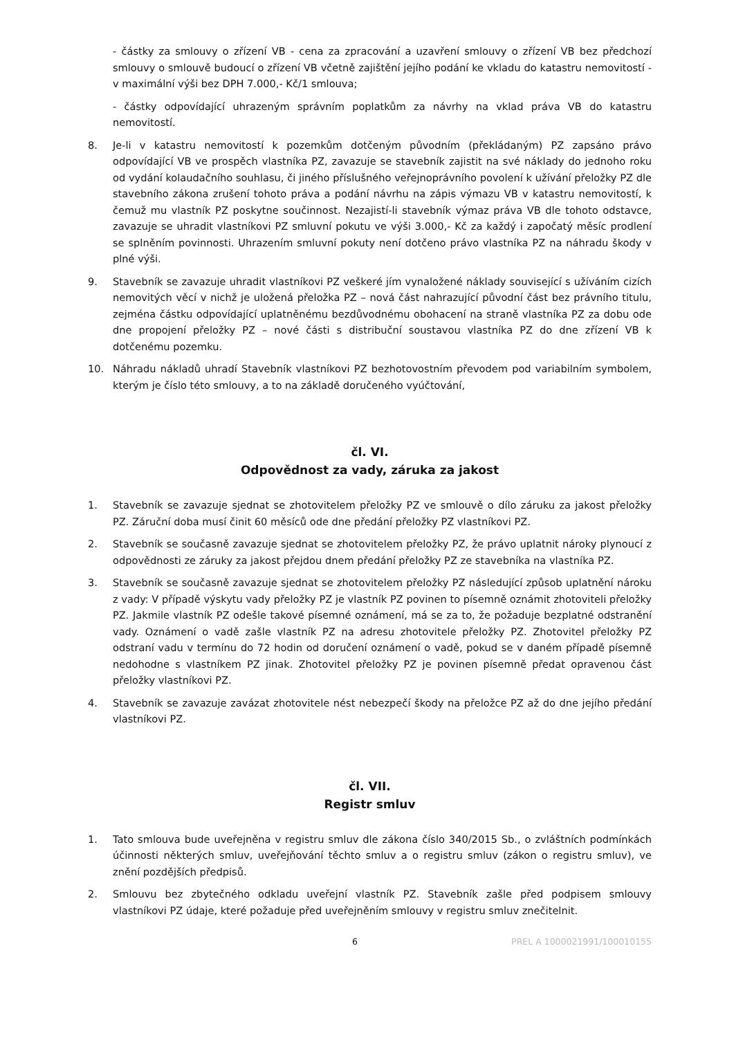- částky za smlouvy o zřízení VB - cena za zpracování a uzavření smlouvy o zřízení VB bez předchozí smlouvy o smlouvě budoucí o zřízení VB včetně zajištění jejího podání ke vkladu do katastru nemovitostí - v maximální výši bez DPH 7.000,- Kč/1 smlouva;
- částky odpovídající uhrazeným správním poplatkům za návrhy na vklad práva VB do katastru nemovitostí.
8. Je-li v katastru nemovitostí k pozemkům dotčeným původním (překládaným) PZ zapsáno právo odpovídající VB ve prospěch vlastníka PZ, zavazuje se stavebník zajistit na své náklady do jednoho roku od vydání kolaudačního souhlasu, či jiného příslušného veřejnoprávního povolení k užívání přeložky PZ dle stavebního zákona zrušení tohoto práva a podání návrhu na zápis výmazu VB v katastru nemovitostí, k čemuž mu vlastník PZ poskytne součinnost. Nezajistí-li stavebník výmaz práva VB dle tohoto odstavce, zavazuje se uhradit vlastníkovi PZ smluvní pokutu ve výši 3.000,- Kč za každý i započatý měsíc prodlení se splněním povinnosti. Uhrazením smluvní pokuty není dotčeno právo vlastníka PZ na náhradu škody v plné výši.
9. Stavebník se zavazuje uhradit vlastníkovi PZ veškeré jím vynaložené náklady související s užíváním cizích nemovitých věcí v nichž je uložená přeložka PZ – nová část nahrazující původní část bez právního titulu, zejména částku odpovídající uplatněnému bezdůvodnému obohacení na straně vlastníka PZ za dobu ode dne propojení přeložky PZ – nové části s distribuční soustavou vlastníka PZ do dne zřízení VB k dotčenému pozemku.
10. Náhradu nákladů uhradí Stavebník vlastníkovi PZ bezhotovostním převodem pod variabilním symbolem, kterým je číslo této smlouvy, a to na základě doručeného vyúčtování,
čl. VI.
Odpovědnost za vady, záruka za jakost
1. Stavebník se zavazuje sjednat se zhotovitelem přeložky PZ ve smlouvě o dílo záruku za jakost přeložky PZ. Záruční doba musí činit 60 měsíců ode dne předání přeložky PZ vlastníkovi PZ.
2. Stavebník se současně zavazuje sjednat se zhotovitelem přeložky PZ, že právo uplatnit nároky plynoucí z odpovědnosti ze záruky za jakost přejdou dnem předání přeložky PZ ze stavebníka na vlastníka PZ.
3. Stavebník se současně zavazuje sjednat se zhotovitelem přeložky PZ následující způsob uplatnění nároku z vady: V případě výskytu vady přeložky PZ je vlastník PZ povinen to písemně oznámit zhotoviteli přeložky PZ. Jakmile vlastník PZ odešle takové písemné oznámení, má se za to, že požaduje bezplatné odstranění vady. Oznámení o vadě zašle vlastník PZ na adresu zhotovitele přeložky PZ. Zhotovitel přeložky PZ odstraní vadu v termínu do 72 hodin od doručení oznámení o vadě, pokud se v daném případě písemně nedohodne s vlastníkem PZ jinak. Zhotovitel přeložky PZ je povinen písemně předat opravenou část přeložky vlastníkovi PZ.
4. Stavebník se zavazuje zavázat zhotovitele nést nebezpečí škody na přeložce PZ až do dne jejího předání vlastníkovi PZ.
čl. VII.
Registr smluv
1. Tato smlouva bude uveřejněna v registru smluv dle zákona číslo 340/2015 Sb., o zvláštních podmínkách účinnosti některých smluv, uveřejňování těchto smluv a o registru smluv (zákon o registru smluv), ve znění pozdějších předpisů.
2. Smlouvu bez zbytečného odkladu uveřejní vlastník PZ. Stavebník zašle před podpisem smlouvy vlastníkovi PZ údaje, které požaduje před uveřejněním smlouvy v registru smluv znečitelnit.
6 PREL A 1000021991/100010155